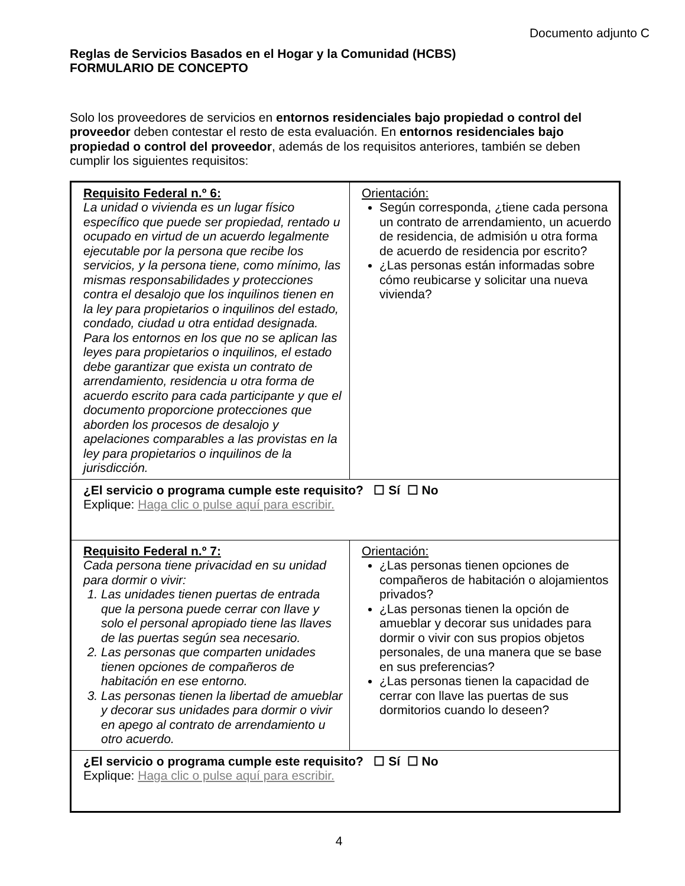Documento adjunto C
Reglas de Servicios Basados en el Hogar y la Comunidad (HCBS)
FORMULARIO DE CONCEPTO
Solo los proveedores de servicios en entornos residenciales bajo propiedad o control del proveedor deben contestar el resto de esta evaluación. En entornos residenciales bajo propiedad o control del proveedor, además de los requisitos anteriores, también se deben cumplir los siguientes requisitos:
| Requisito Federal n.º 6: La unidad o vivienda es un lugar físico específico que puede ser propiedad, rentado u ocupado en virtud de un acuerdo legalmente ejecutable por la persona que recibe los servicios, y la persona tiene, como mínimo, las mismas responsabilidades y protecciones contra el desalojo que los inquilinos tienen en la ley para propietarios o inquilinos del estado, condado, ciudad u otra entidad designada. Para los entornos en los que no se aplican las leyes para propietarios o inquilinos, el estado debe garantizar que exista un contrato de arrendamiento, residencia u otra forma de acuerdo escrito para cada participante y que el documento proporcione protecciones que aborden los procesos de desalojo y apelaciones comparables a las provistas en la ley para propietarios o inquilinos de la jurisdicción. | Orientación: Según corresponda, ¿tiene cada persona un contrato de arrendamiento, un acuerdo de residencia, de admisión u otra forma de acuerdo de residencia por escrito? ¿Las personas están informadas sobre cómo reubicarse y solicitar una nueva vivienda? |
| ¿El servicio o programa cumple este requisito? ☐ Sí ☐ No Explique: Haga clic o pulse aquí para escribir. | |
| Requisito Federal n.º 7: Cada persona tiene privacidad en su unidad para dormir o vivir: 1. Las unidades tienen puertas de entrada que la persona puede cerrar con llave y solo el personal apropiado tiene las llaves de las puertas según sea necesario. 2. Las personas que comparten unidades tienen opciones de compañeros de habitación en ese entorno. 3. Las personas tienen la libertad de amueblar y decorar sus unidades para dormir o vivir en apego al contrato de arrendamiento u otro acuerdo. | Orientación: ¿Las personas tienen opciones de compañeros de habitación o alojamientos privados? ¿Las personas tienen la opción de amueblar y decorar sus unidades para dormir o vivir con sus propios objetos personales, de una manera que se base en sus preferencias? ¿Las personas tienen la capacidad de cerrar con llave las puertas de sus dormitorios cuando lo deseen? |
| ¿El servicio o programa cumple este requisito? ☐ Sí ☐ No Explique: Haga clic o pulse aquí para escribir. | |
4